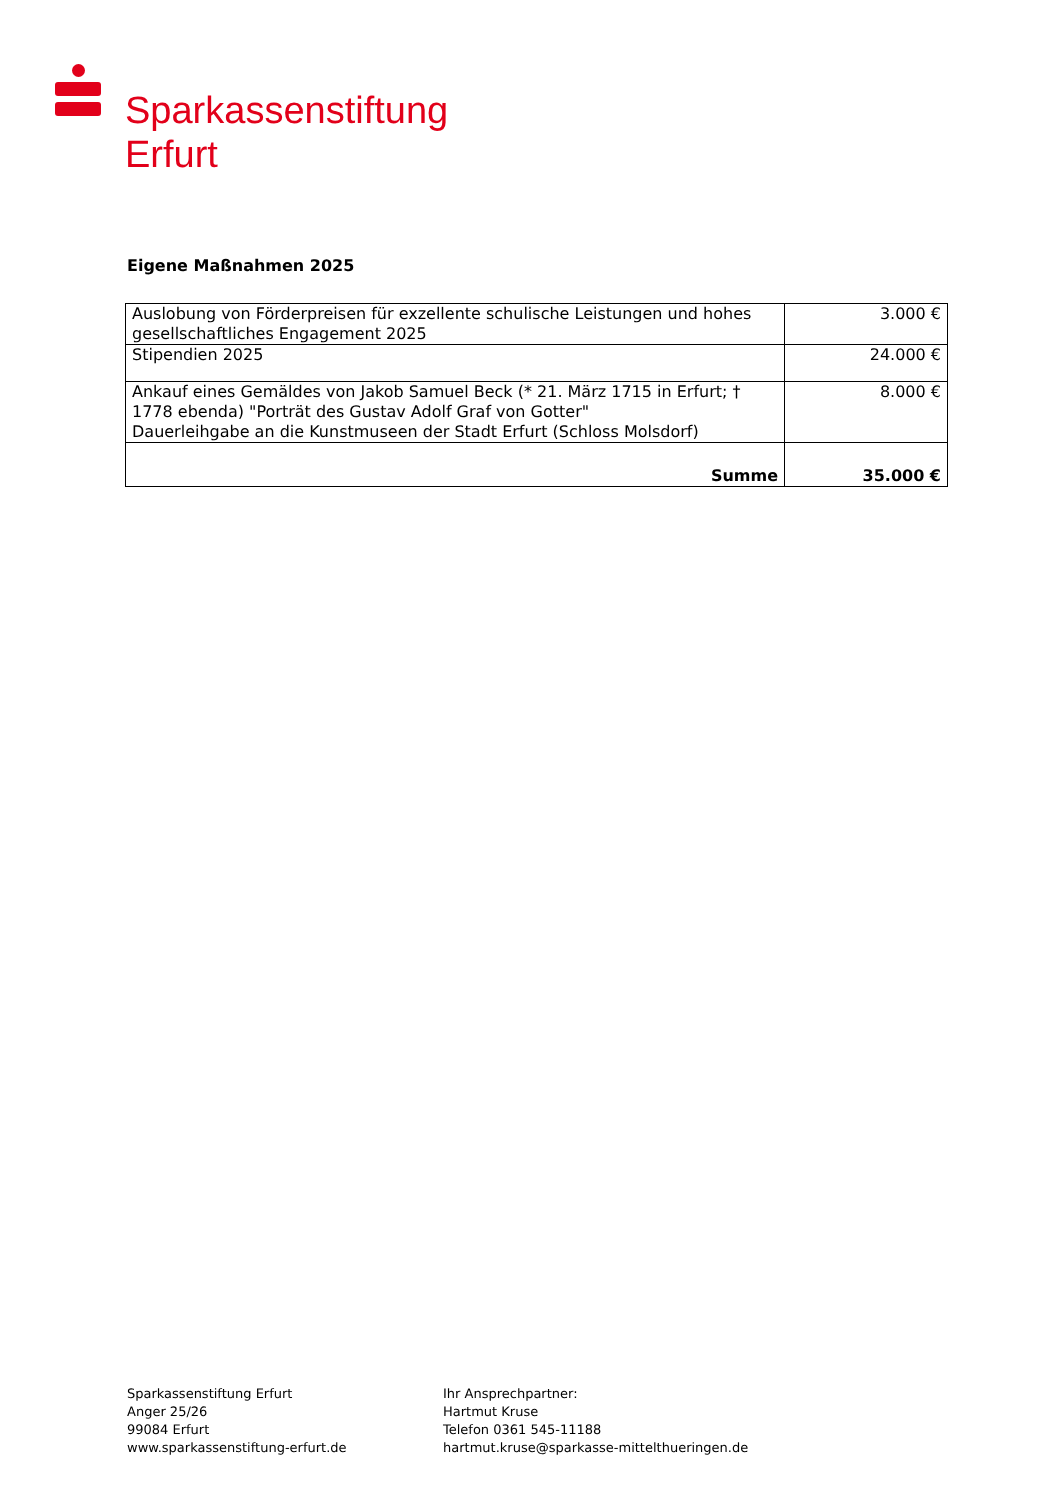Sparkassenstiftung
Erfurt
Eigene Maßnahmen 2025
| Auslobung von Förderpreisen für exzellente schulische Leistungen und hohes gesellschaftliches Engagement 2025 | 3.000 € |
| Stipendien 2025 | 24.000 € |
| Ankauf eines Gemäldes von Jakob Samuel Beck (* 21. März 1715 in Erfurt; † 1778 ebenda) "Porträt des Gustav Adolf Graf von Gotter" Dauerleihgabe an die Kunstmuseen der Stadt Erfurt (Schloss Molsdorf) | 8.000 € |
| Summe | 35.000 € |
Sparkassenstiftung Erfurt
Anger 25/26
99084 Erfurt
www.sparkassenstiftung-erfurt.de
Ihr Ansprechpartner:
Hartmut Kruse
Telefon 0361 545-11188
hartmut.kruse@sparkasse-mittelthueringen.de